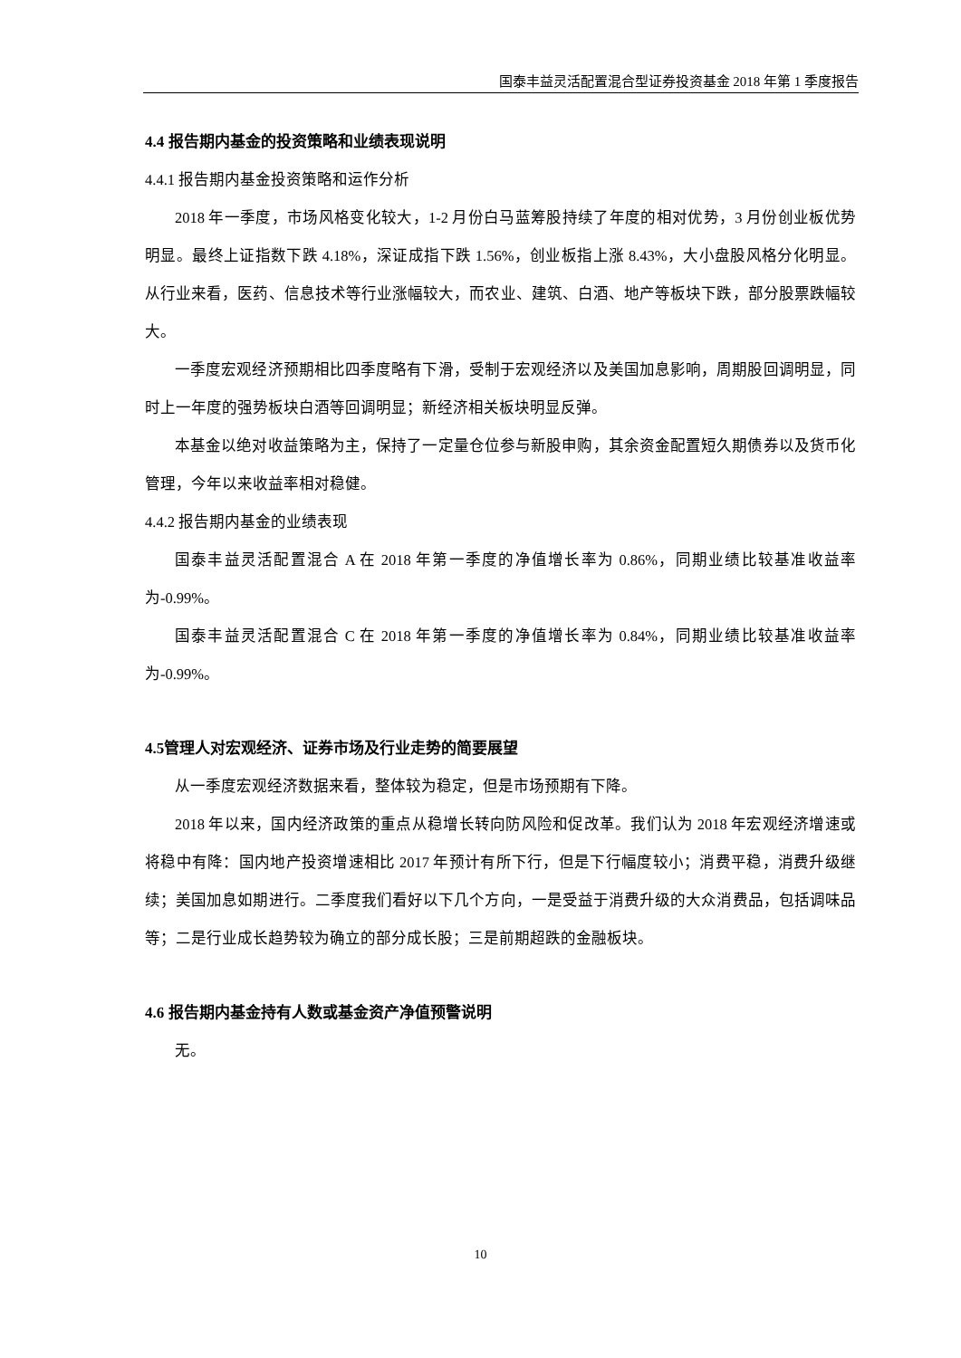国泰丰益灵活配置混合型证券投资基金 2018 年第 1 季度报告
4.4 报告期内基金的投资策略和业绩表现说明
4.4.1 报告期内基金投资策略和运作分析
2018 年一季度，市场风格变化较大，1-2 月份白马蓝筹股持续了年度的相对优势，3 月份创业板优势明显。最终上证指数下跌 4.18%，深证成指下跌 1.56%，创业板指上涨 8.43%，大小盘股风格分化明显。从行业来看，医药、信息技术等行业涨幅较大，而农业、建筑、白酒、地产等板块下跌，部分股票跌幅较大。
一季度宏观经济预期相比四季度略有下滑，受制于宏观经济以及美国加息影响，周期股回调明显，同时上一年度的强势板块白酒等回调明显；新经济相关板块明显反弹。
本基金以绝对收益策略为主，保持了一定量仓位参与新股申购，其余资金配置短久期债券以及货币化管理，今年以来收益率相对稳健。
4.4.2 报告期内基金的业绩表现
国泰丰益灵活配置混合 A 在 2018 年第一季度的净值增长率为 0.86%，同期业绩比较基准收益率为-0.99%。
国泰丰益灵活配置混合 C 在 2018 年第一季度的净值增长率为 0.84%，同期业绩比较基准收益率为-0.99%。
4.5管理人对宏观经济、证券市场及行业走势的简要展望
从一季度宏观经济数据来看，整体较为稳定，但是市场预期有下降。
2018 年以来，国内经济政策的重点从稳增长转向防风险和促改革。我们认为 2018 年宏观经济增速或将稳中有降：国内地产投资增速相比 2017 年预计有所下行，但是下行幅度较小；消费平稳，消费升级继续；美国加息如期进行。二季度我们看好以下几个方向，一是受益于消费升级的大众消费品，包括调味品等；二是行业成长趋势较为确立的部分成长股；三是前期超跌的金融板块。
4.6 报告期内基金持有人数或基金资产净值预警说明
无。
10